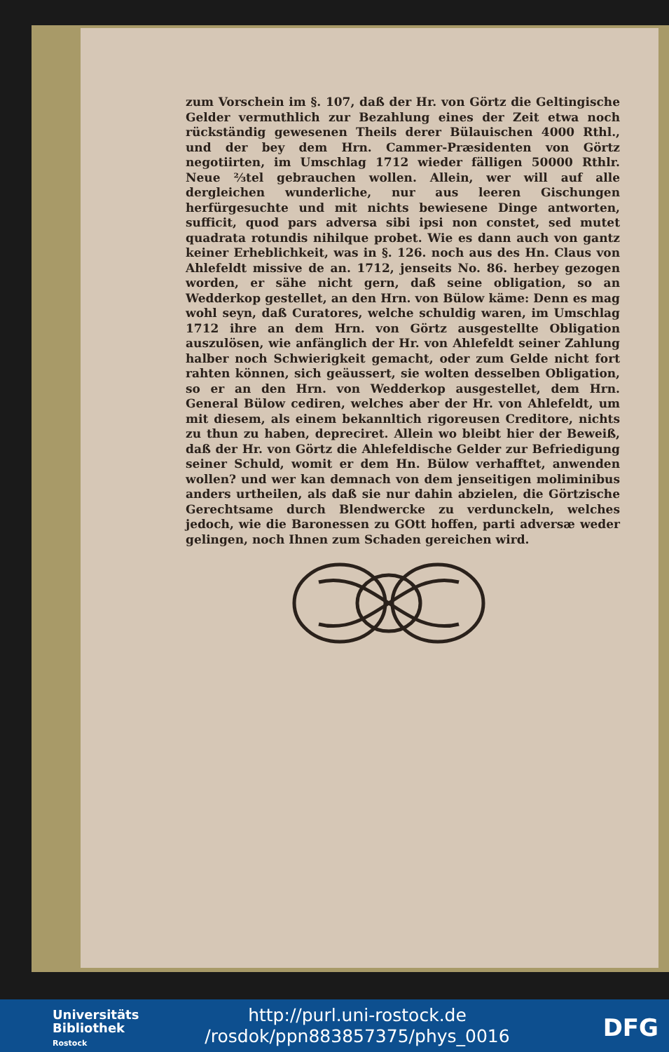zum Vorschein im §. 107, daß der Hr. von Görtz die Geltingische Gelder vermuthlich zur Bezahlung eines der Zeit etwa noch rückständig gewesenen Theils derer Bülauischen 4000 Rthl., und der bey dem Hrn. Cammer-Præsidenten von Görtz negotiirten, im Umschlag 1712 wieder fälligen 50000 Rthlr. Neue ⅔tel gebrauchen wollen. Allein, wer will auf alle dergleichen wunderliche, nur aus leeren Gischungen herfürgesuchte und mit nichts bewiesene Dinge antworten, sufficit, quod pars adversa sibi ipsi non constet, sed mutet quadrata rotundis nihilque probet. Wie es dann auch von gantz keiner Erheblichkeit, was in §. 126. noch aus des Hn. Claus von Ahlefeldt missive de an. 1712, jenseits No. 86. herbey gezogen worden, er sähe nicht gern, daß seine obligation, so an Wedderkop gestellet, an den Hrn. von Bülow käme: Denn es mag wohl seyn, daß Curatores, welche schuldig waren, im Umschlag 1712 ihre an dem Hrn. von Görtz ausgestellte Obligation auszulösen, wie anfänglich der Hr. von Ahlefeldt seiner Zahlung halber noch Schwierigkeit gemacht, oder zum Gelde nicht fort rahten können, sich geäussert, sie wolten desselben Obligation, so er an den Hrn. von Wedderkop ausgestellet, dem Hrn. General Bülow cediren, welches aber der Hr. von Ahlefeldt, um mit diesem, als einem bekannltich rigoreusen Creditore, nichts zu thun zu haben, depreciret. Allein wo bleibt hier der Beweiß, daß der Hr. von Görtz die Ahlefeldische Gelder zur Befriedigung seiner Schuld, womit er dem Hn. Bülow verhafftet, anwenden wollen? und wer kan demnach von dem jenseitigen moliminibus anders urtheilen, als daß sie nur dahin abzielen, die Görtzische Gerechtsame durch Blendwercke zu verdunckeln, welches jedoch, wie die Baronessen zu GOtt hoffen, parti adversæ weder gelingen, noch Ihnen zum Schaden gereichen wird.
Universitäts
Bibliothek
Rostock
http://purl.uni-rostock.de
/rosdok/ppn883857375/phys_0016
DFG